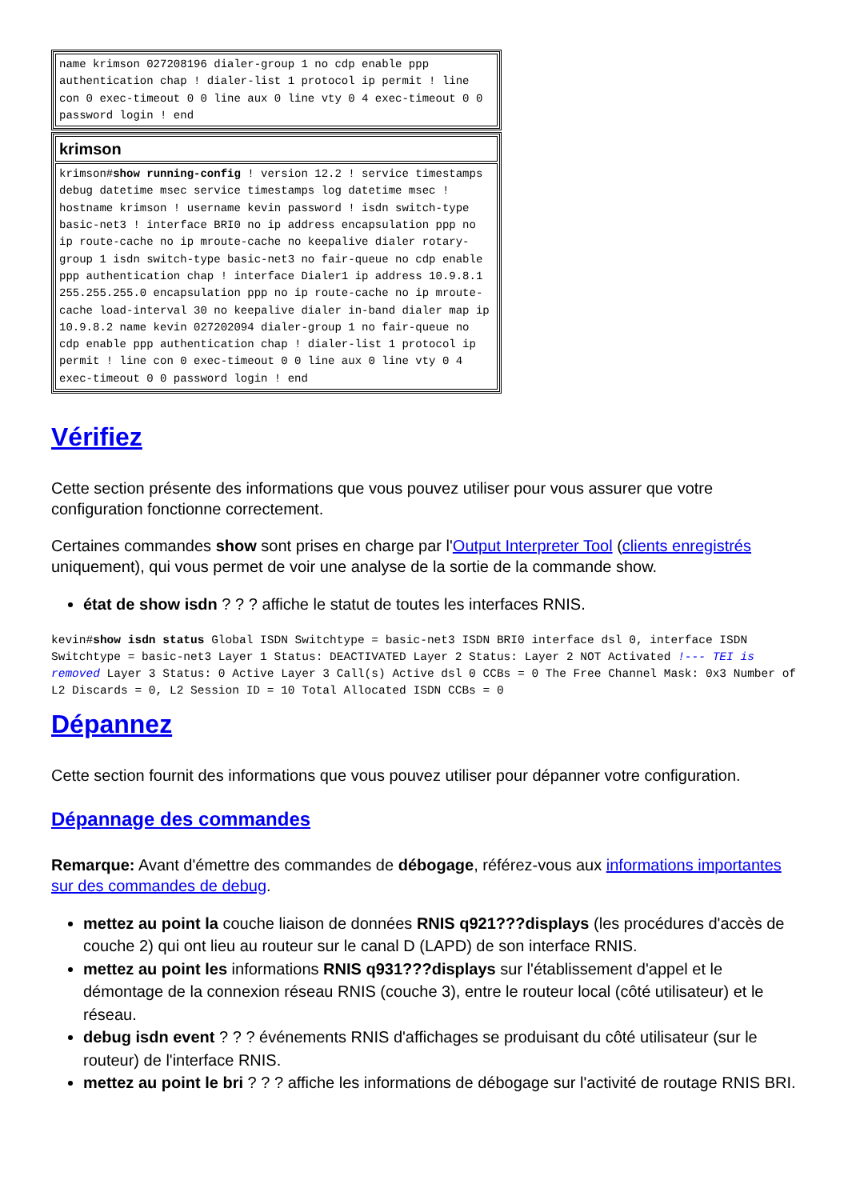| name krimson 027208196 dialer-group 1 no cdp enable ppp authentication chap ! dialer-list 1 protocol ip permit ! line con 0 exec-timeout 0 0 line aux 0 line vty 0 4 exec-timeout 0 0 password login ! end |
| krimson |
| krimson# show running-config ! version 12.2 ! service timestamps debug datetime msec service timestamps log datetime msec ! hostname krimson ! username kevin password ! isdn switch-type basic-net3 ! interface BRI0 no ip address encapsulation ppp no ip route-cache no ip mroute-cache no keepalive dialer rotary-group 1 isdn switch-type basic-net3 no fair-queue no cdp enable ppp authentication chap ! interface Dialer1 ip address 10.9.8.1 255.255.255.0 encapsulation ppp no ip route-cache no ip mroute-cache load-interval 30 no keepalive dialer in-band dialer map ip 10.9.8.2 name kevin 027202094 dialer-group 1 no fair-queue no cdp enable ppp authentication chap ! dialer-list 1 protocol ip permit ! line con 0 exec-timeout 0 0 line aux 0 line vty 0 4 exec-timeout 0 0 password login ! end |
Vérifiez
Cette section présente des informations que vous pouvez utiliser pour vous assurer que votre configuration fonctionne correctement.
Certaines commandes show sont prises en charge par l'Output Interpreter Tool (clients enregistrés uniquement), qui vous permet de voir une analyse de la sortie de la commande show.
état de show isdn ? ? ? affiche le statut de toutes les interfaces RNIS.
kevin#show isdn status Global ISDN Switchtype = basic-net3 ISDN BRI0 interface dsl 0, interface ISDN Switchtype = basic-net3 Layer 1 Status: DEACTIVATED Layer 2 Status: Layer 2 NOT Activated !--- TEI is removed Layer 3 Status: 0 Active Layer 3 Call(s) Active dsl 0 CCBs = 0 The Free Channel Mask: 0x3 Number of L2 Discards = 0, L2 Session ID = 10 Total Allocated ISDN CCBs = 0
Dépannez
Cette section fournit des informations que vous pouvez utiliser pour dépanner votre configuration.
Dépannage des commandes
Remarque: Avant d'émettre des commandes de débogage, référez-vous aux informations importantes sur des commandes de debug.
mettez au point la couche liaison de données RNIS q921???displays (les procédures d'accès de couche 2) qui ont lieu au routeur sur le canal D (LAPD) de son interface RNIS.
mettez au point les informations RNIS q931???displays sur l'établissement d'appel et le démontage de la connexion réseau RNIS (couche 3), entre le routeur local (côté utilisateur) et le réseau.
debug isdn event ? ? ? événements RNIS d'affichages se produisant du côté utilisateur (sur le routeur) de l'interface RNIS.
mettez au point le bri ? ? ? affiche les informations de débogage sur l'activité de routage RNIS BRI.